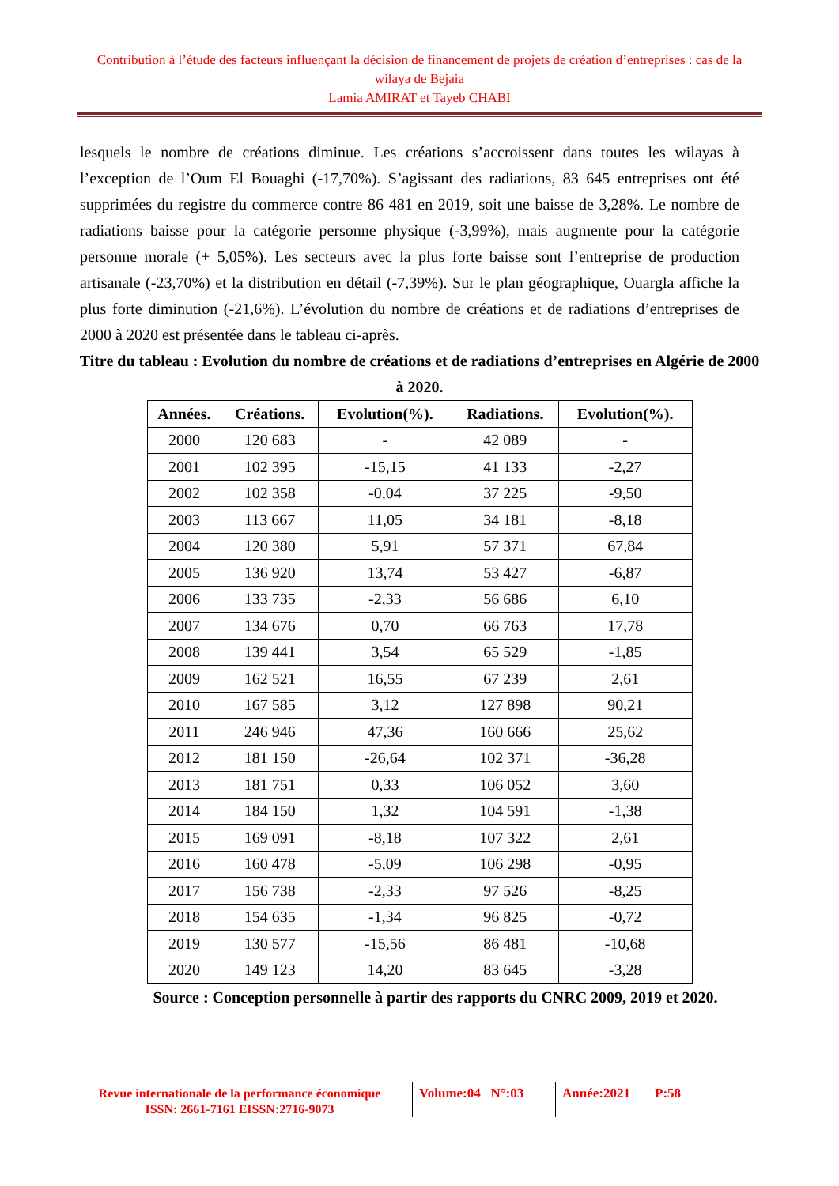Contribution à l’étude des facteurs influençant la décision de financement de projets de création d’entreprises : cas de la wilaya de Bejaia
Lamia AMIRAT et Tayeb CHABI
lesquels le nombre de créations diminue. Les créations s’accroissent dans toutes les wilayas à l’exception de l’Oum El Bouaghi (-17,70%). S’agissant des radiations, 83 645 entreprises ont été supprimées du registre du commerce contre 86 481 en 2019, soit une baisse de 3,28%. Le nombre de radiations baisse pour la catégorie personne physique (-3,99%), mais augmente pour la catégorie personne morale (+ 5,05%). Les secteurs avec la plus forte baisse sont l’entreprise de production artisanale (-23,70%) et la distribution en détail (-7,39%). Sur le plan géographique, Ouargla affiche la plus forte diminution (-21,6%). L’évolution du nombre de créations et de radiations d’entreprises de 2000 à 2020 est présentée dans le tableau ci-après.
Titre du tableau : Evolution du nombre de créations et de radiations d’entreprises en Algérie de 2000 à 2020.
| Années. | Créations. | Evolution(%). | Radiations. | Evolution(%). |
| --- | --- | --- | --- | --- |
| 2000 | 120 683 | - | 42 089 | - |
| 2001 | 102 395 | -15,15 | 41 133 | -2,27 |
| 2002 | 102 358 | -0,04 | 37 225 | -9,50 |
| 2003 | 113 667 | 11,05 | 34 181 | -8,18 |
| 2004 | 120 380 | 5,91 | 57 371 | 67,84 |
| 2005 | 136 920 | 13,74 | 53 427 | -6,87 |
| 2006 | 133 735 | -2,33 | 56 686 | 6,10 |
| 2007 | 134 676 | 0,70 | 66 763 | 17,78 |
| 2008 | 139 441 | 3,54 | 65 529 | -1,85 |
| 2009 | 162 521 | 16,55 | 67 239 | 2,61 |
| 2010 | 167 585 | 3,12 | 127 898 | 90,21 |
| 2011 | 246 946 | 47,36 | 160 666 | 25,62 |
| 2012 | 181 150 | -26,64 | 102 371 | -36,28 |
| 2013 | 181 751 | 0,33 | 106 052 | 3,60 |
| 2014 | 184 150 | 1,32 | 104 591 | -1,38 |
| 2015 | 169 091 | -8,18 | 107 322 | 2,61 |
| 2016 | 160 478 | -5,09 | 106 298 | -0,95 |
| 2017 | 156 738 | -2,33 | 97 526 | -8,25 |
| 2018 | 154 635 | -1,34 | 96 825 | -0,72 |
| 2019 | 130 577 | -15,56 | 86 481 | -10,68 |
| 2020 | 149 123 | 14,20 | 83 645 | -3,28 |
Source : Conception personnelle à partir des rapports du CNRC 2009, 2019 et 2020.
Revue internationale de la performance économique
ISSN: 2661-7161 EISSN:2716-9073
Volume:04 N°:03
Année:2021
P:58